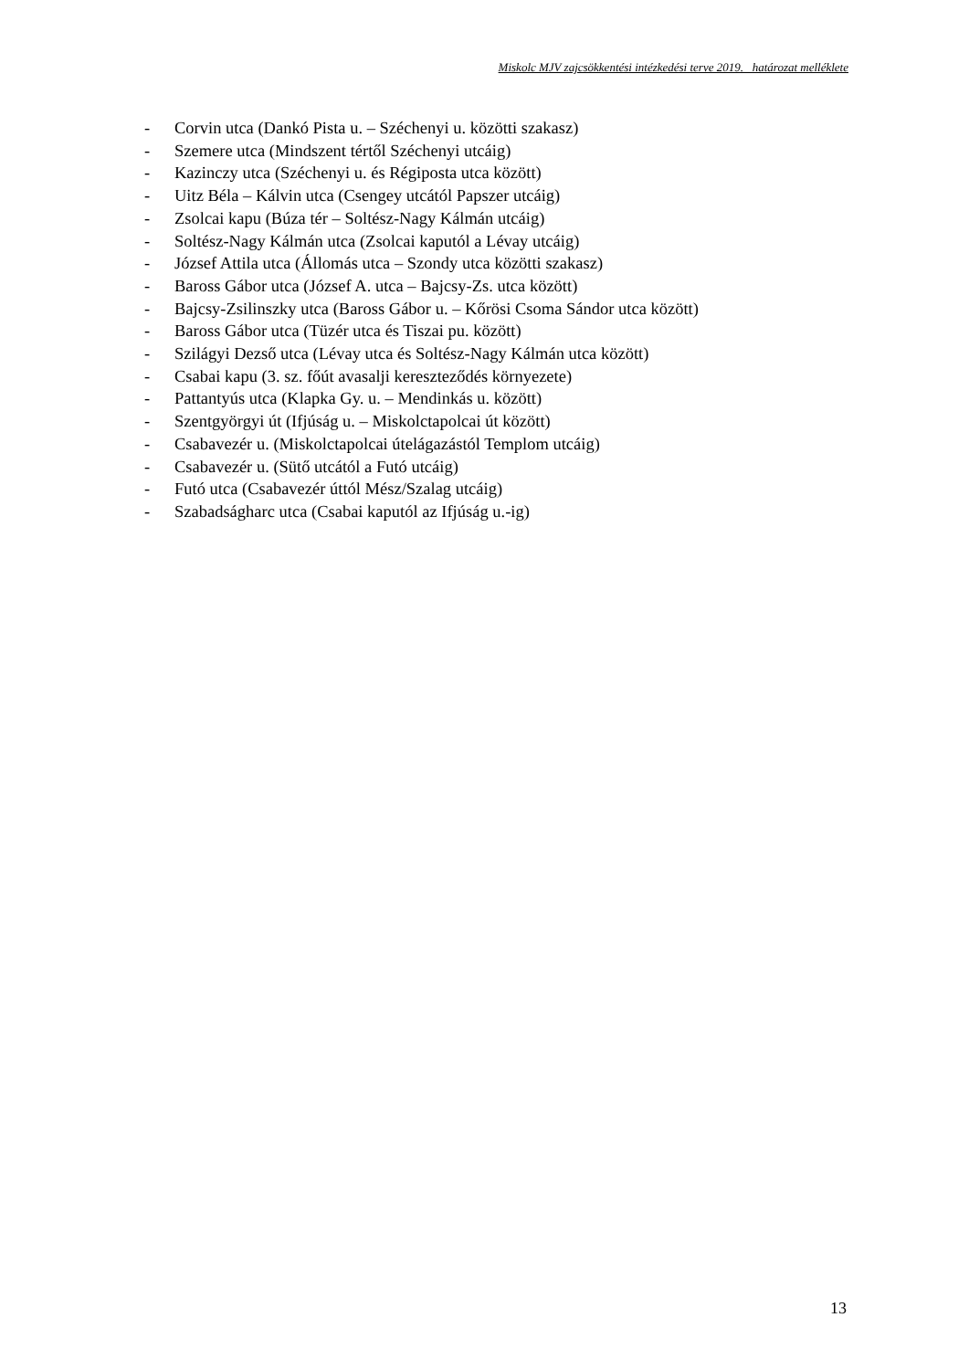Miskolc MJV zajcsökkentési intézkedési terve 2019. határozat melléklete
- Corvin utca (Dankó Pista u. – Széchenyi u. közötti szakasz)
- Szemere utca (Mindszent tértől Széchenyi utcáig)
- Kazinczy utca (Széchenyi u. és Régiposta utca között)
- Uitz Béla – Kálvin utca (Csengey utcától Papszer utcáig)
- Zsolcai kapu (Búza tér – Soltész-Nagy Kálmán utcáig)
- Soltész-Nagy Kálmán utca (Zsolcai kaputól a Lévay utcáig)
- József Attila utca (Állomás utca – Szondy utca közötti szakasz)
- Baross Gábor utca (József A. utca – Bajcsy-Zs. utca között)
- Bajcsy-Zsilinszky utca (Baross Gábor u. – Kőrösi Csoma Sándor utca között)
- Baross Gábor utca (Tüzér utca és Tiszai pu. között)
- Szilágyi Dezső utca (Lévay utca és Soltész-Nagy Kálmán utca között)
- Csabai kapu (3. sz. főút avasalji kereszteződés környezete)
- Pattantyús utca (Klapka Gy. u. – Mendinkás u. között)
- Szentgyörgyi út (Ifjúság u. – Miskolctapolcai út között)
- Csabavezér u. (Miskolctapolcai útelágazástól Templom utcáig)
- Csabavezér u. (Sütő utcától a Futó utcáig)
- Futó utca (Csabavezér úttól Mész/Szalag utcáig)
- Szabadságharc utca (Csabai kaputól az Ifjúság u.-ig)
13